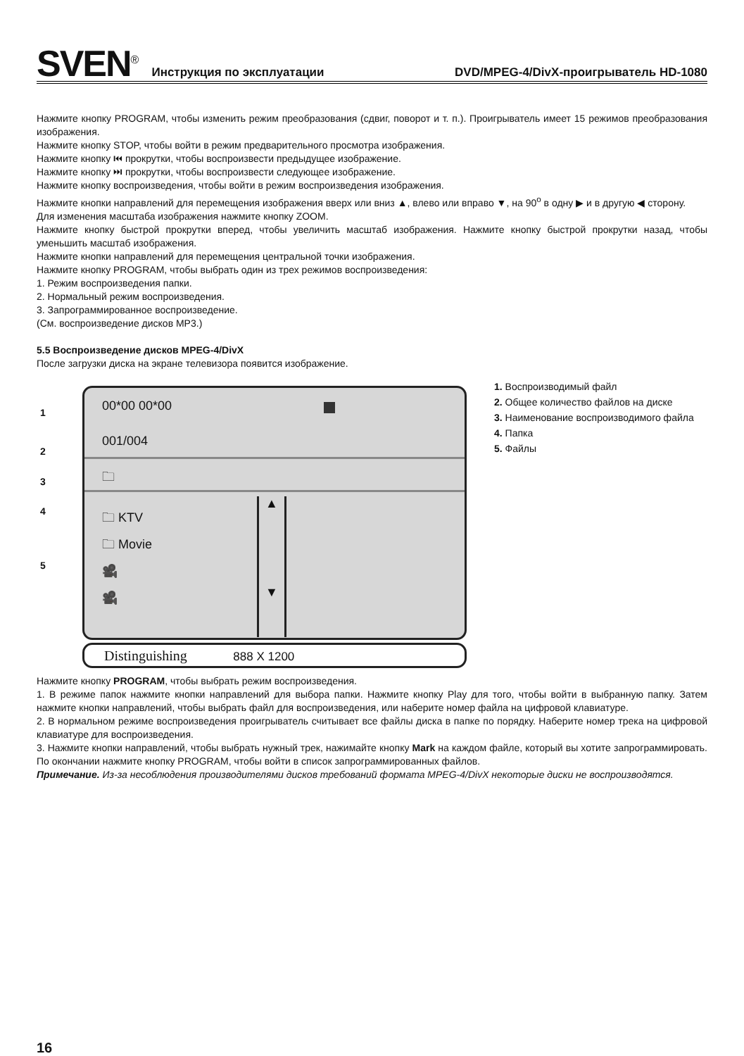SVEN<sup>®</sup>
Инструкция по эксплуатации DVD/MPEG-4/DivX-проигрыватель HD-1080
Нажмите кнопку PROGRAM, чтобы изменить режим преобразования (сдвиг, поворот и т. п.). Проигрыватель имеет 15 режимов преобразования изображения.
Нажмите кнопку STOP, чтобы войти в режим предварительного просмотра изображения.
Нажмите кнопку ⏮ прокрутки, чтобы воспроизвести предыдущее изображение.
Нажмите кнопку ⏭ прокрутки, чтобы воспроизвести следующее изображение.
Нажмите кнопку воспроизведения, чтобы войти в режим воспроизведения изображения.
Нажмите кнопки направлений для перемещения изображения вверх или вниз ▲, влево или вправо ▼, на 90<sup>o</sup> в одну ▶ и в другую ◀ сторону.
Для изменения масштаба изображения нажмите кнопку ZOOM.
Нажмите кнопку быстрой прокрутки вперед, чтобы увеличить масштаб изображения. Нажмите кнопку быстрой прокрутки назад, чтобы уменьшить масштаб изображения.
Нажмите кнопки направлений для перемещения центральной точки изображения.
Нажмите кнопку PROGRAM, чтобы выбрать один из трех режимов воспроизведения:
1. Режим воспроизведения папки.
2. Нормальный режим воспроизведения.
3. Запрограммированное воспроизведение.
(См. воспроизведение дисков MP3.)
5.5 Воспроизведение дисков MPEG-4/DivX
После загрузки диска на экране телевизора появится изображение.
1
2
3
4
5
00*00 00*00
001/004
🗀
🗀 KTV
🗀 Movie
🎥
🎥
▲
▼
Distinguishing 888 X 1200
1. Воспроизводимый файл
2. Общее количество файлов на диске
3. Наименование воспроизводимого файла
4. Папка
5. Файлы
Нажмите кнопку PROGRAM, чтобы выбрать режим воспроизведения.
1. В режиме папок нажмите кнопки направлений для выбора папки. Нажмите кнопку Play для того, чтобы войти в выбранную папку. Затем нажмите кнопки направлений, чтобы выбрать файл для воспроизведения, или наберите номер файла на цифровой клавиатуре.
2. В нормальном режиме воспроизведения проигрыватель считывает все файлы диска в папке по порядку. Наберите номер трека на цифровой клавиатуре для воспроизведения.
3. Нажмите кнопки направлений, чтобы выбрать нужный трек, нажимайте кнопку Mark на каждом файле, который вы хотите запрограммировать. По окончании нажмите кнопку PROGRAM, чтобы войти в список запрограммированных файлов.
Примечание. Из-за несоблюдения производителями дисков требований формата MPEG-4/DivX некоторые диски не воспроизводятся.
16